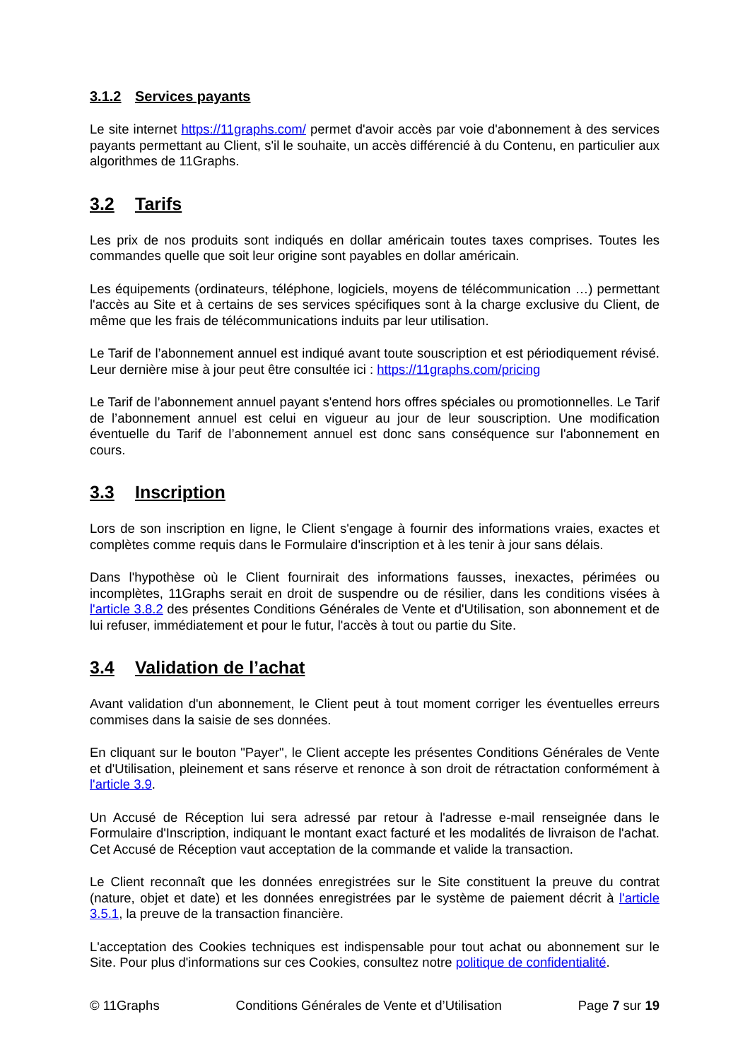3.1.2 Services payants
Le site internet https://11graphs.com/ permet d'avoir accès par voie d'abonnement à des services payants permettant au Client, s'il le souhaite, un accès différencié à du Contenu, en particulier aux algorithmes de 11Graphs.
3.2 Tarifs
Les prix de nos produits sont indiqués en dollar américain toutes taxes comprises. Toutes les commandes quelle que soit leur origine sont payables en dollar américain.
Les équipements (ordinateurs, téléphone, logiciels, moyens de télécommunication …) permettant l'accès au Site et à certains de ses services spécifiques sont à la charge exclusive du Client, de même que les frais de télécommunications induits par leur utilisation.
Le Tarif de l’abonnement annuel est indiqué avant toute souscription et est périodiquement révisé. Leur dernière mise à jour peut être consultée ici : https://11graphs.com/pricing
Le Tarif de l’abonnement annuel payant s'entend hors offres spéciales ou promotionnelles. Le Tarif de l’abonnement annuel est celui en vigueur au jour de leur souscription. Une modification éventuelle du Tarif de l’abonnement annuel est donc sans conséquence sur l'abonnement en cours.
3.3 Inscription
Lors de son inscription en ligne, le Client s'engage à fournir des informations vraies, exactes et complètes comme requis dans le Formulaire d'inscription et à les tenir à jour sans délais.
Dans l'hypothèse où le Client fournirait des informations fausses, inexactes, périmées ou incomplètes, 11Graphs serait en droit de suspendre ou de résilier, dans les conditions visées à l'article 3.8.2 des présentes Conditions Générales de Vente et d'Utilisation, son abonnement et de lui refuser, immédiatement et pour le futur, l'accès à tout ou partie du Site.
3.4 Validation de l’achat
Avant validation d'un abonnement, le Client peut à tout moment corriger les éventuelles erreurs commises dans la saisie de ses données.
En cliquant sur le bouton "Payer", le Client accepte les présentes Conditions Générales de Vente et d'Utilisation, pleinement et sans réserve et renonce à son droit de rétractation conformément à l'article 3.9.
Un Accusé de Réception lui sera adressé par retour à l'adresse e-mail renseignée dans le Formulaire d'Inscription, indiquant le montant exact facturé et les modalités de livraison de l'achat. Cet Accusé de Réception vaut acceptation de la commande et valide la transaction.
Le Client reconnaît que les données enregistrées sur le Site constituent la preuve du contrat (nature, objet et date) et les données enregistrées par le système de paiement décrit à l'article 3.5.1, la preuve de la transaction financière.
L'acceptation des Cookies techniques est indispensable pour tout achat ou abonnement sur le Site. Pour plus d'informations sur ces Cookies, consultez notre politique de confidentialité.
© 11Graphs Conditions Générales de Vente et d’Utilisation Page 7 sur 19